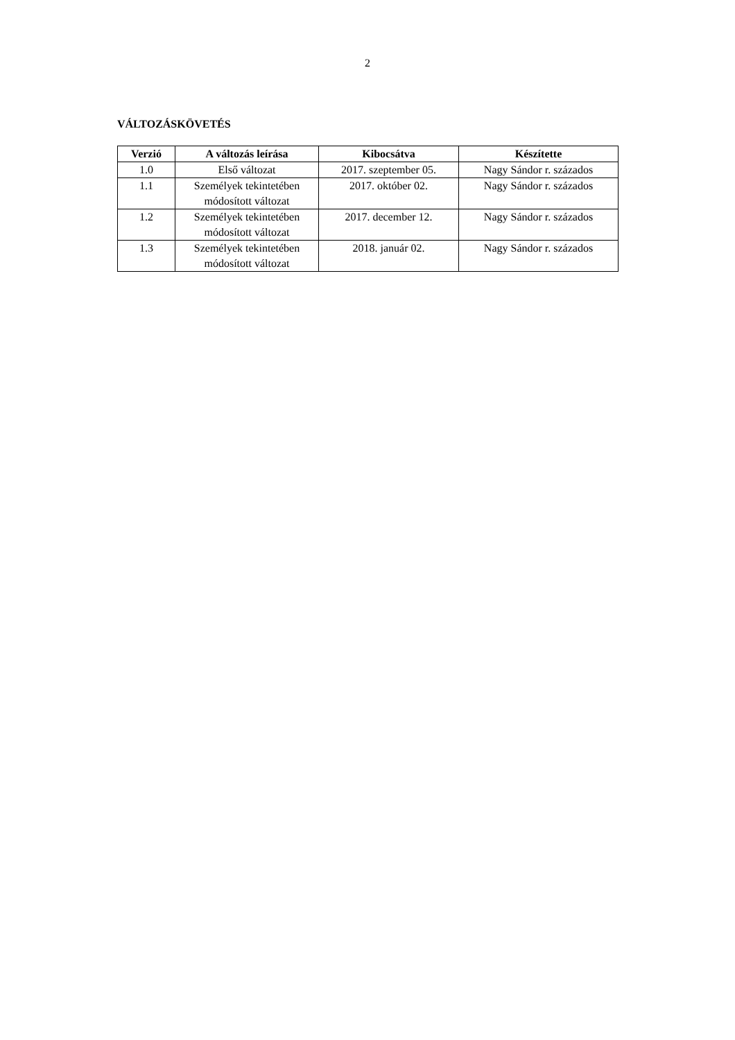2
VÁLTOZÁSKÖVETÉS
| Verzió | A változás leírása | Kibocsátva | Készítette |
| --- | --- | --- | --- |
| 1.0 | Első változat | 2017. szeptember 05. | Nagy Sándor r. százados |
| 1.1 | Személyek tekintetében módosított változat | 2017. október 02. | Nagy Sándor r. százados |
| 1.2 | Személyek tekintetében módosított változat | 2017. december 12. | Nagy Sándor r. százados |
| 1.3 | Személyek tekintetében módosított változat | 2018. január 02. | Nagy Sándor r. százados |